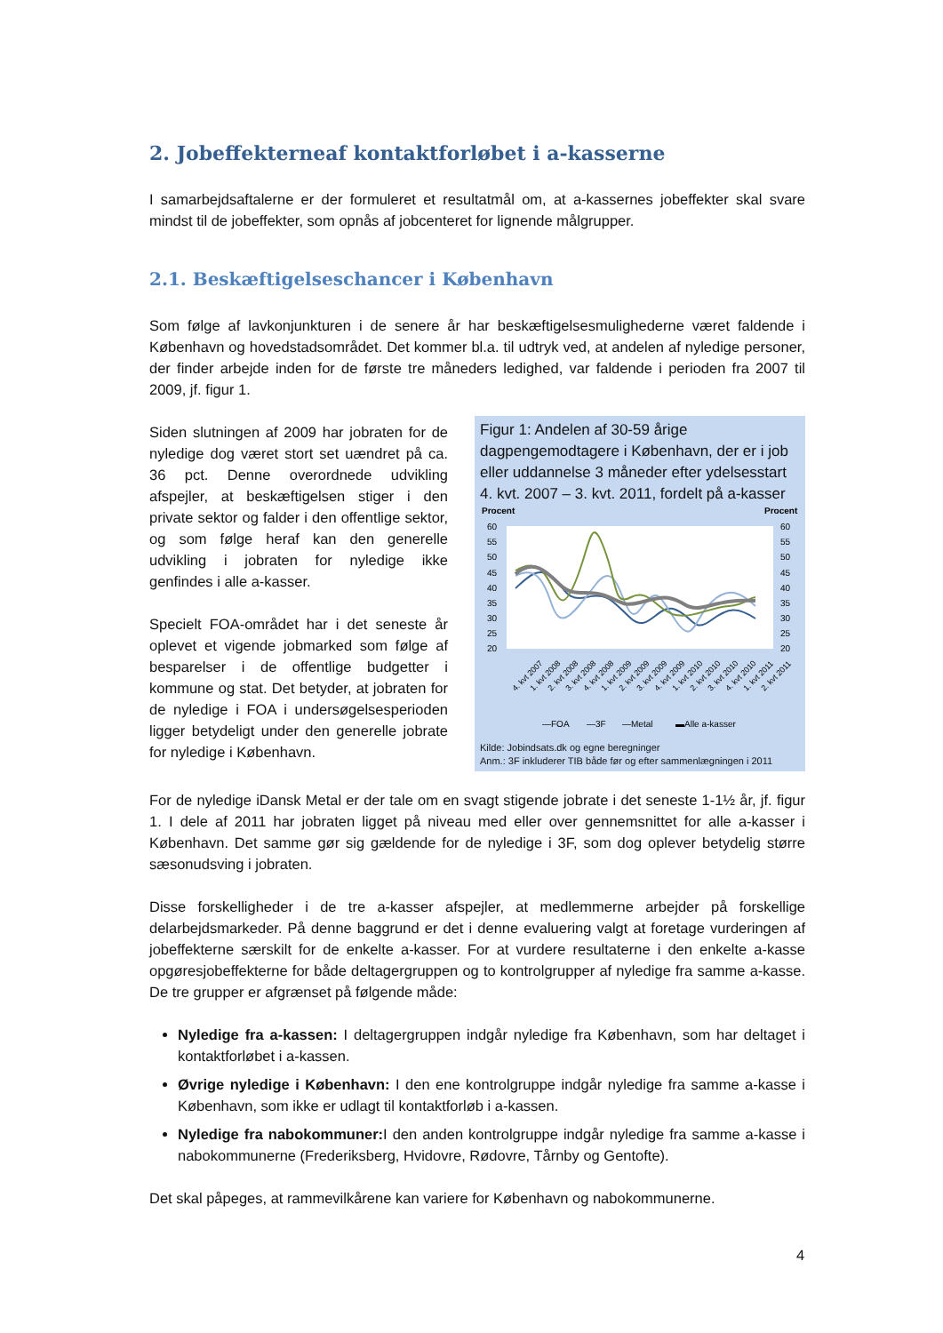2. Jobeffekterneaf kontaktforløbet i a-kasserne
I samarbejdsaftalerne er der formuleret et resultatmål om, at a-kassernes jobeffekter skal svare mindst til de jobeffekter, som opnås af jobcenteret for lignende målgrupper.
2.1. Beskæftigelseschancer i København
Som følge af lavkonjunkturen i de senere år har beskæftigelsesmulighederne været faldende i København og hovedstadsområdet. Det kommer bl.a. til udtryk ved, at andelen af nyledige personer, der finder arbejde inden for de første tre måneders ledighed, var faldende i perioden fra 2007 til 2009, jf. figur 1.
Siden slutningen af 2009 har jobraten for de nyledige dog været stort set uændret på ca. 36 pct. Denne overordnede udvikling afspejler, at beskæftigelsen stiger i den private sektor og falder i den offentlige sektor, og som følge heraf kan den generelle udvikling i jobraten for nyledige ikke genfindes i alle a-kasser.
Specielt FOA-området har i det seneste år oplevet et vigende jobmarked som følge af besparelser i de offentlige budgetter i kommune og stat. Det betyder, at jobraten for de nyledige i FOA i undersøgelsesperioden ligger betydeligt under den generelle jobrate for nyledige i København.
Figur 1: Andelen af 30-59 årige dagpengemodtagere i København, der er i job eller uddannelse 3 måneder efter ydelsesstart 4. kvt. 2007 – 3. kvt. 2011, fordelt på a-kasser
Procent
Procent
60
55
50
45
40
35
30
25
20
60
55
50
45
40
35
30
25
20
4. kvt 2007
1. kvt 2008
2. kvt 2008
3. kvt 2008
4. kvt 2008
1. kvt 2009
2. kvt 2009
3. kvt 2009
4. kvt 2009
1. kvt 2010
2. kvt 2010
3. kvt 2010
4. kvt 2010
1. kvt 2011
2. kvt 2011
—FOA
—3F
—Metal
▬Alle a-kasser
Kilde: Jobindsats.dk og egne beregninger
Anm.: 3F inkluderer TIB både før og efter sammenlægningen i 2011
For de nyledige iDansk Metal er der tale om en svagt stigende jobrate i det seneste 1-1½ år, jf. figur 1. I dele af 2011 har jobraten ligget på niveau med eller over gennemsnittet for alle a-kasser i København. Det samme gør sig gældende for de nyledige i 3F, som dog oplever betydelig større sæsonudsving i jobraten.
Disse forskelligheder i de tre a-kasser afspejler, at medlemmerne arbejder på forskellige delarbejdsmarkeder. På denne baggrund er det i denne evaluering valgt at foretage vurderingen af jobeffekterne særskilt for de enkelte a-kasser. For at vurdere resultaterne i den enkelte a-kasse opgøresjobeffekterne for både deltagergruppen og to kontrolgrupper af nyledige fra samme a-kasse. De tre grupper er afgrænset på følgende måde:
Nyledige fra a-kassen: I deltagergruppen indgår nyledige fra København, som har deltaget i kontaktforløbet i a-kassen.
Øvrige nyledige i København: I den ene kontrolgruppe indgår nyledige fra samme a-kasse i København, som ikke er udlagt til kontaktforløb i a-kassen.
Nyledige fra nabokommuner: I den anden kontrolgruppe indgår nyledige fra samme a-kasse i nabokommunerne (Frederiksberg, Hvidovre, Rødovre, Tårnby og Gentofte).
Det skal påpeges, at rammevilkårene kan variere for København og nabokommunerne.
4